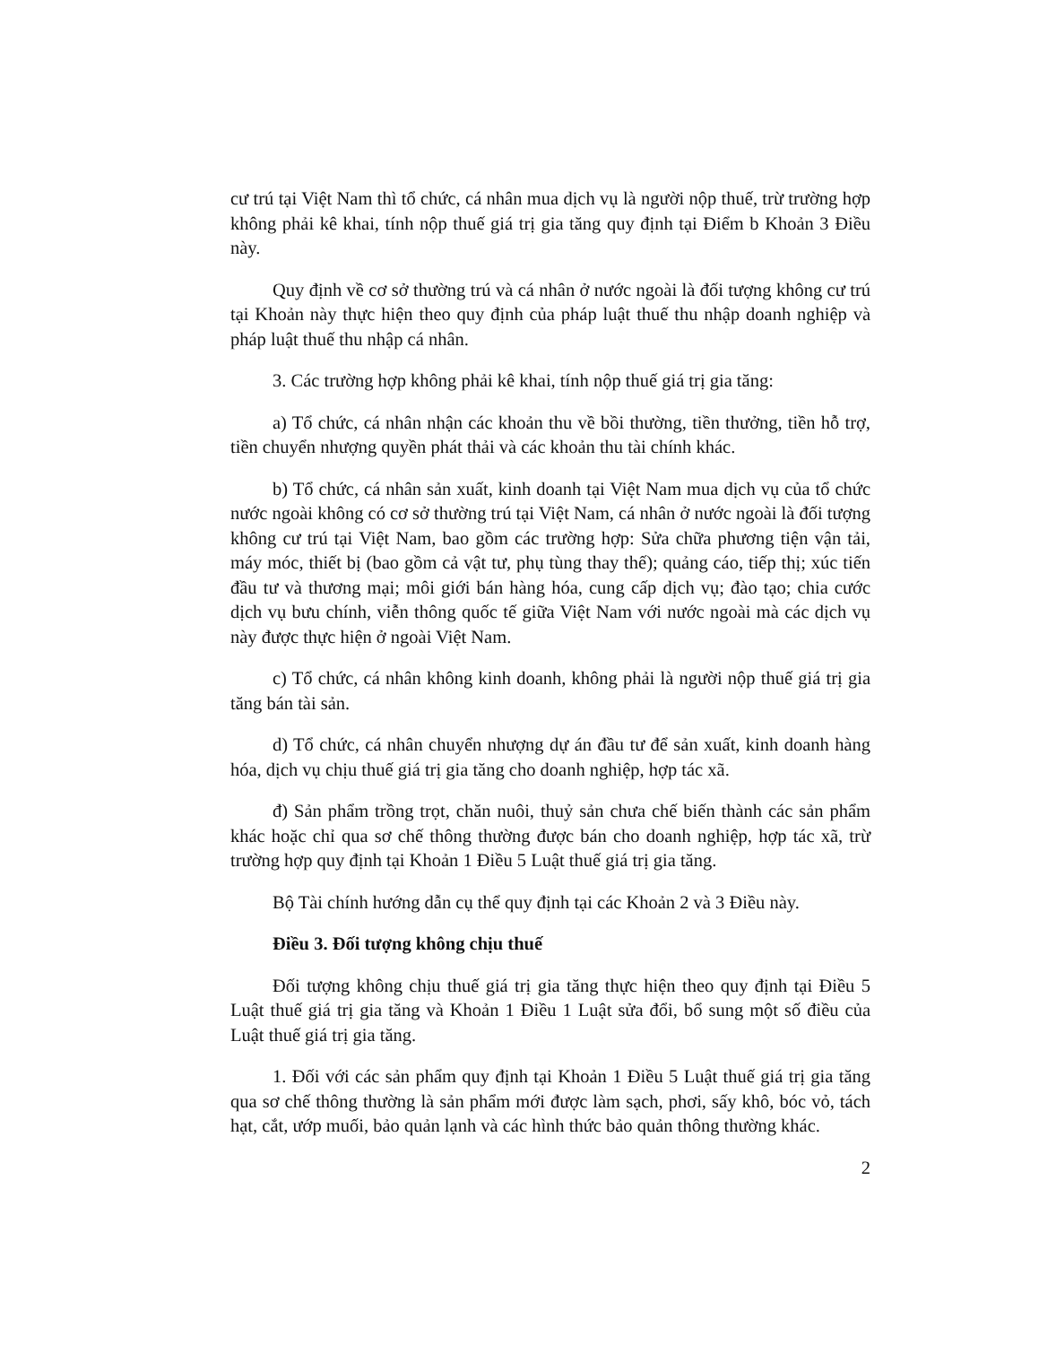cư trú tại Việt Nam thì tổ chức, cá nhân mua dịch vụ là người nộp thuế, trừ trường hợp không phải kê khai, tính nộp thuế giá trị gia tăng quy định tại Điểm b Khoản 3 Điều này.
Quy định về cơ sở thường trú và cá nhân ở nước ngoài là đối tượng không cư trú tại Khoản này thực hiện theo quy định của pháp luật thuế thu nhập doanh nghiệp và pháp luật thuế thu nhập cá nhân.
3. Các trường hợp không phải kê khai, tính nộp thuế giá trị gia tăng:
a) Tổ chức, cá nhân nhận các khoản thu về bồi thường, tiền thưởng, tiền hỗ trợ, tiền chuyển nhượng quyền phát thải và các khoản thu tài chính khác.
b) Tổ chức, cá nhân sản xuất, kinh doanh tại Việt Nam mua dịch vụ của tổ chức nước ngoài không có cơ sở thường trú tại Việt Nam, cá nhân ở nước ngoài là đối tượng không cư trú tại Việt Nam, bao gồm các trường hợp: Sửa chữa phương tiện vận tải, máy móc, thiết bị (bao gồm cả vật tư, phụ tùng thay thế); quảng cáo, tiếp thị; xúc tiến đầu tư và thương mại; môi giới bán hàng hóa, cung cấp dịch vụ; đào tạo; chia cước dịch vụ bưu chính, viễn thông quốc tế giữa Việt Nam với nước ngoài mà các dịch vụ này được thực hiện ở ngoài Việt Nam.
c) Tổ chức, cá nhân không kinh doanh, không phải là người nộp thuế giá trị gia tăng bán tài sản.
d) Tổ chức, cá nhân chuyển nhượng dự án đầu tư để sản xuất, kinh doanh hàng hóa, dịch vụ chịu thuế giá trị gia tăng cho doanh nghiệp, hợp tác xã.
đ) Sản phẩm trồng trọt, chăn nuôi, thuỷ sản chưa chế biến thành các sản phẩm khác hoặc chỉ qua sơ chế thông thường được bán cho doanh nghiệp, hợp tác xã, trừ trường hợp quy định tại Khoản 1 Điều 5 Luật thuế giá trị gia tăng.
Bộ Tài chính hướng dẫn cụ thể quy định tại các Khoản 2 và 3 Điều này.
Điều 3. Đối tượng không chịu thuế
Đối tượng không chịu thuế giá trị gia tăng thực hiện theo quy định tại Điều 5 Luật thuế giá trị gia tăng và Khoản 1 Điều 1 Luật sửa đổi, bổ sung một số điều của Luật thuế giá trị gia tăng.
1. Đối với các sản phẩm quy định tại Khoản 1 Điều 5 Luật thuế giá trị gia tăng qua sơ chế thông thường là sản phẩm mới được làm sạch, phơi, sấy khô, bóc vỏ, tách hạt, cắt, ướp muối, bảo quản lạnh và các hình thức bảo quản thông thường khác.
2